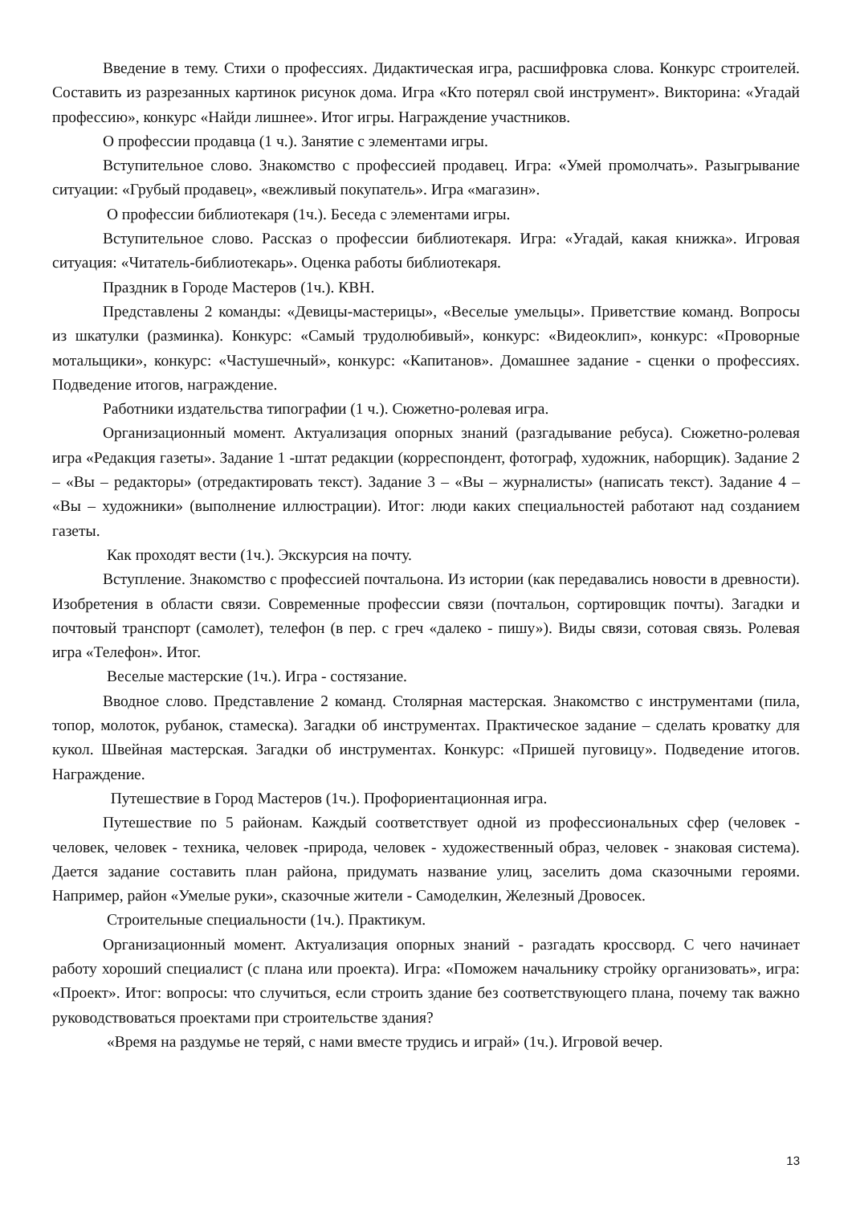Введение в тему. Стихи о профессиях. Дидактическая игра, расшифровка слова. Конкурс строителей. Составить из разрезанных картинок рисунок дома. Игра «Кто потерял свой инструмент». Викторина: «Угадай профессию», конкурс «Найди лишнее». Итог игры. Награждение участников.
О профессии продавца (1 ч.). Занятие с элементами игры.
Вступительное слово. Знакомство с профессией продавец. Игра: «Умей промолчать». Разыгрывание ситуации: «Грубый продавец», «вежливый покупатель». Игра «магазин».
О профессии библиотекаря (1ч.). Беседа с элементами игры.
Вступительное слово. Рассказ о профессии библиотекаря. Игра: «Угадай, какая книжка». Игровая ситуация: «Читатель-библиотекарь». Оценка работы библиотекаря.
Праздник в Городе Мастеров (1ч.). КВН.
Представлены 2 команды: «Девицы-мастерицы», «Веселые умельцы». Приветствие команд. Вопросы из шкатулки (разминка). Конкурс: «Самый трудолюбивый», конкурс: «Видеоклип», конкурс: «Проворные мотальщики», конкурс: «Частушечный», конкурс: «Капитанов». Домашнее задание - сценки о профессиях. Подведение итогов, награждение.
Работники издательства типографии (1 ч.). Сюжетно-ролевая игра.
Организационный момент. Актуализация опорных знаний (разгадывание ребуса). Сюжетно-ролевая игра «Редакция газеты». Задание 1 -штат редакции (корреспондент, фотограф, художник, наборщик). Задание 2 – «Вы – редакторы» (отредактировать текст). Задание 3 – «Вы – журналисты» (написать текст). Задание 4 – «Вы – художники» (выполнение иллюстрации). Итог: люди каких специальностей работают над созданием газеты.
Как проходят вести (1ч.). Экскурсия на почту.
Вступление. Знакомство с профессией почтальона. Из истории (как передавались новости в древности). Изобретения в области связи. Современные профессии связи (почтальон, сортировщик почты). Загадки и почтовый транспорт (самолет), телефон (в пер. с греч «далеко - пишу»). Виды связи, сотовая связь. Ролевая игра «Телефон». Итог.
Веселые мастерские (1ч.). Игра - состязание.
Вводное слово. Представление 2 команд. Столярная мастерская. Знакомство с инструментами (пила, топор, молоток, рубанок, стамеска). Загадки об инструментах. Практическое задание – сделать кроватку для кукол. Швейная мастерская. Загадки об инструментах. Конкурс: «Пришей пуговицу». Подведение итогов. Награждение.
Путешествие в Город Мастеров (1ч.). Профориентационная игра.
Путешествие по 5 районам. Каждый соответствует одной из профессиональных сфер (человек - человек, человек - техника, человек -природа, человек - художественный образ, человек - знаковая система). Дается задание составить план района, придумать название улиц, заселить дома сказочными героями. Например, район «Умелые руки», сказочные жители - Самоделкин, Железный Дровосек.
Строительные специальности (1ч.). Практикум.
Организационный момент. Актуализация опорных знаний - разгадать кроссворд. С чего начинает работу хороший специалист (с плана или проекта). Игра: «Поможем начальнику стройку организовать», игра: «Проект». Итог: вопросы: что случиться, если строить здание без соответствующего плана, почему так важно руководствоваться проектами при строительстве здания?
«Время на раздумье не теряй, с нами вместе трудись и играй» (1ч.). Игровой вечер.
13